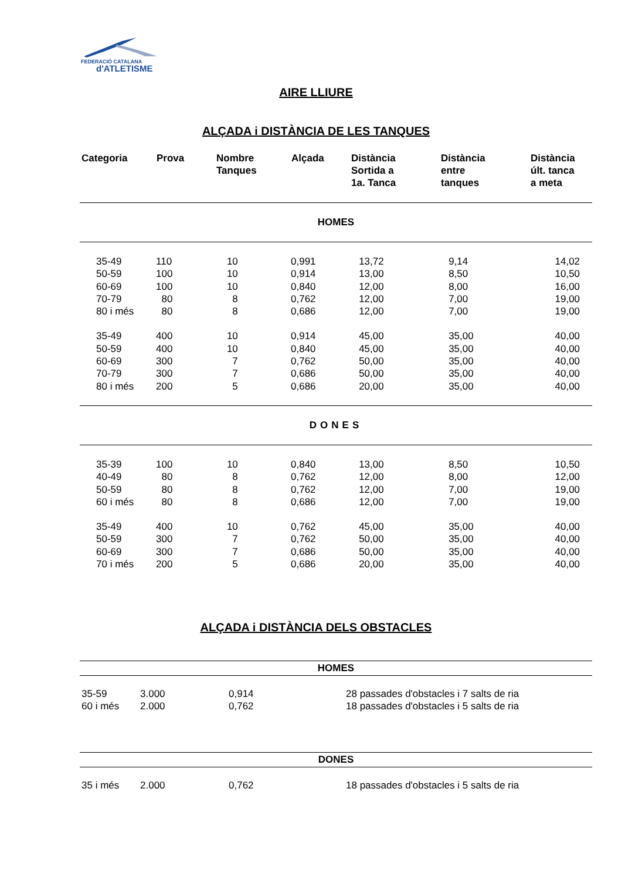FEDERACIÓ CATALANA
d'ATLETISME
AIRE LLIURE
ALÇADA i DISTÀNCIA DE LES TANQUES
| Categoria | Prova | Nombre Tanques | Alçada | Distància Sortida a 1a. Tanca | Distància entre tanques | Distància últ. tanca a meta |
| --- | --- | --- | --- | --- | --- | --- |
| HOMES | | | | | | |
| 35-49 | 110 | 10 | 0,991 | 13,72 | 9,14 | 14,02 |
| 50-59 | 100 | 10 | 0,914 | 13,00 | 8,50 | 10,50 |
| 60-69 | 100 | 10 | 0,840 | 12,00 | 8,00 | 16,00 |
| 70-79 | 80 | 8 | 0,762 | 12,00 | 7,00 | 19,00 |
| 80 i més | 80 | 8 | 0,686 | 12,00 | 7,00 | 19,00 |
| 35-49 | 400 | 10 | 0,914 | 45,00 | 35,00 | 40,00 |
| 50-59 | 400 | 10 | 0,840 | 45,00 | 35,00 | 40,00 |
| 60-69 | 300 | 7 | 0,762 | 50,00 | 35,00 | 40,00 |
| 70-79 | 300 | 7 | 0,686 | 50,00 | 35,00 | 40,00 |
| 80 i més | 200 | 5 | 0,686 | 20,00 | 35,00 | 40,00 |
| DONES | | | | | | |
| 35-39 | 100 | 10 | 0,840 | 13,00 | 8,50 | 10,50 |
| 40-49 | 80 | 8 | 0,762 | 12,00 | 8,00 | 12,00 |
| 50-59 | 80 | 8 | 0,762 | 12,00 | 7,00 | 19,00 |
| 60 i més | 80 | 8 | 0,686 | 12,00 | 7,00 | 19,00 |
| 35-49 | 400 | 10 | 0,762 | 45,00 | 35,00 | 40,00 |
| 50-59 | 300 | 7 | 0,762 | 50,00 | 35,00 | 40,00 |
| 60-69 | 300 | 7 | 0,686 | 50,00 | 35,00 | 40,00 |
| 70 i més | 200 | 5 | 0,686 | 20,00 | 35,00 | 40,00 |
ALÇADA i DISTÀNCIA DELS OBSTACLES
| HOMES | | | |
| 35-59 | 3.000 | 0,914 | 28 passades d'obstacles i 7 salts de ria |
| 60 i més | 2.000 | 0,762 | 18 passades d'obstacles i 5 salts de ria |
| DONES | | | |
| 35 i més | 2.000 | 0,762 | 18 passades d'obstacles i 5 salts de ria |